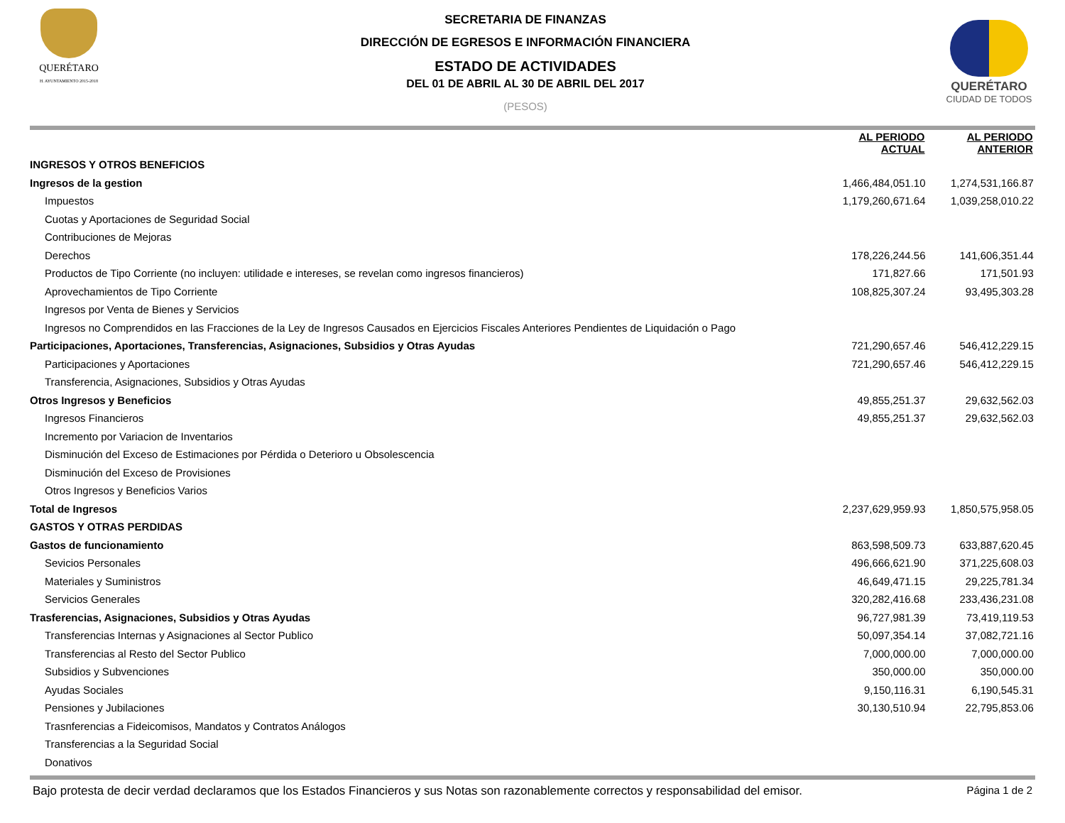QUERÉTARO
H. AYUNTAMIENTO 2015-2018
SECRETARIA DE FINANZAS
DIRECCIÓN DE EGRESOS E INFORMACIÓN FINANCIERA
ESTADO DE ACTIVIDADES
DEL 01 DE ABRIL AL 30 DE ABRIL DEL 2017
(PESOS)
QUERÉTARO
CIUDAD DE TODOS
| | AL PERIODO ACTUAL | | AL PERIODO ANTERIOR | |
| --- | --- | --- | --- | --- |
| INGRESOS Y OTROS BENEFICIOS | | | | |
| Ingresos de la gestion | 1,466,484,051.10 | | 1,274,531,166.87 | |
| Impuestos | 1,179,260,671.64 | | 1,039,258,010.22 | |
| Cuotas y Aportaciones de Seguridad Social | | | | |
| Contribuciones de Mejoras | | | | |
| Derechos | 178,226,244.56 | | 141,606,351.44 | |
| Productos de Tipo Corriente (no incluyen: utilidade e intereses, se revelan como ingresos financieros) | 171,827.66 | | 171,501.93 | |
| Aprovechamientos de Tipo Corriente | 108,825,307.24 | | 93,495,303.28 | |
| Ingresos por Venta de Bienes y Servicios | | | | |
| Ingresos no Comprendidos en las Fracciones de la Ley de Ingresos Causados en Ejercicios Fiscales Anteriores Pendientes de Liquidación o Pago | | | | |
| Participaciones, Aportaciones, Transferencias, Asignaciones, Subsidios y Otras Ayudas | 721,290,657.46 | | 546,412,229.15 | |
| Participaciones y Aportaciones | 721,290,657.46 | | 546,412,229.15 | |
| Transferencia, Asignaciones, Subsidios y Otras Ayudas | | | | |
| Otros Ingresos y Beneficios | 49,855,251.37 | | 29,632,562.03 | |
| Ingresos Financieros | 49,855,251.37 | | 29,632,562.03 | |
| Incremento por Variacion de Inventarios | | | | |
| Disminución del Exceso de Estimaciones por Pérdida o Deterioro u Obsolescencia | | | | |
| Disminución del Exceso de Provisiones | | | | |
| Otros Ingresos y Beneficios Varios | | | | |
| Total de Ingresos | 2,237,629,959.93 | | 1,850,575,958.05 | |
| GASTOS Y OTRAS PERDIDAS | | | | |
| Gastos de funcionamiento | 863,598,509.73 | | 633,887,620.45 | |
| Sevicios Personales | 496,666,621.90 | | 371,225,608.03 | |
| Materiales y Suministros | 46,649,471.15 | | 29,225,781.34 | |
| Servicios Generales | 320,282,416.68 | | 233,436,231.08 | |
| Trasferencias, Asignaciones, Subsidios y Otras Ayudas | 96,727,981.39 | | 73,419,119.53 | |
| Transferencias Internas y Asignaciones al Sector Publico | 50,097,354.14 | | 37,082,721.16 | |
| Transferencias al Resto del Sector Publico | 7,000,000.00 | | 7,000,000.00 | |
| Subsidios y Subvenciones | 350,000.00 | | 350,000.00 | |
| Ayudas Sociales | 9,150,116.31 | | 6,190,545.31 | |
| Pensiones y Jubilaciones | 30,130,510.94 | | 22,795,853.06 | |
| Trasnferencias a Fideicomisos, Mandatos y Contratos Análogos | | | | |
| Transferencias a la Seguridad Social | | | | |
| Donativos | | | | |
Bajo protesta de decir verdad declaramos que los Estados Financieros y sus Notas son razonablemente correctos y responsabilidad del emisor. Página 1 de 2